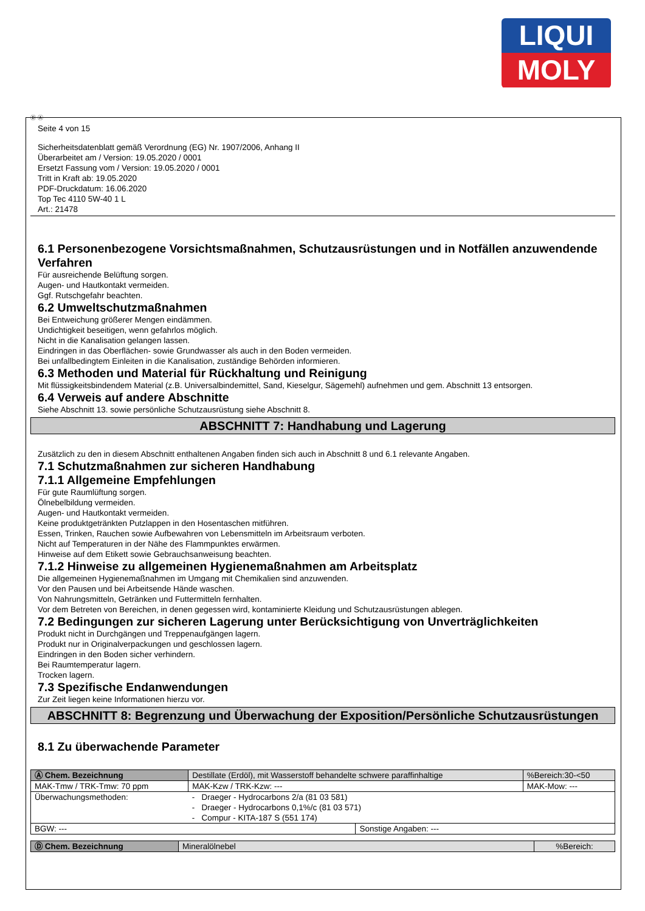LIQUI
MOLY
Ⓓ Ⓐ
Seite 4 von 15
Sicherheitsdatenblatt gemäß Verordnung (EG) Nr. 1907/2006, Anhang II
Überarbeitet am / Version: 19.05.2020 / 0001
Ersetzt Fassung vom / Version: 19.05.2020 / 0001
Tritt in Kraft ab: 19.05.2020
PDF-Druckdatum: 16.06.2020
Top Tec 4110 5W-40 1 L
Art.: 21478
6.1 Personenbezogene Vorsichtsmaßnahmen, Schutzausrüstungen und in Notfällen anzuwendende Verfahren
Für ausreichende Belüftung sorgen.
Augen- und Hautkontakt vermeiden.
Ggf. Rutschgefahr beachten.
6.2 Umweltschutzmaßnahmen
Bei Entweichung größerer Mengen eindämmen.
Undichtigkeit beseitigen, wenn gefahrlos möglich.
Nicht in die Kanalisation gelangen lassen.
Eindringen in das Oberflächen- sowie Grundwasser als auch in den Boden vermeiden.
Bei unfallbedingtem Einleiten in die Kanalisation, zuständige Behörden informieren.
6.3 Methoden und Material für Rückhaltung und Reinigung
Mit flüssigkeitsbindendem Material (z.B. Universalbindemittel, Sand, Kieselgur, Sägemehl) aufnehmen und gem. Abschnitt 13 entsorgen.
6.4 Verweis auf andere Abschnitte
Siehe Abschnitt 13. sowie persönliche Schutzausrüstung siehe Abschnitt 8.
ABSCHNITT 7: Handhabung und Lagerung
Zusätzlich zu den in diesem Abschnitt enthaltenen Angaben finden sich auch in Abschnitt 8 und 6.1 relevante Angaben.
7.1 Schutzmaßnahmen zur sicheren Handhabung
7.1.1 Allgemeine Empfehlungen
Für gute Raumlüftung sorgen.
Ölnebelbildung vermeiden.
Augen- und Hautkontakt vermeiden.
Keine produktgetränkten Putzlappen in den Hosentaschen mitführen.
Essen, Trinken, Rauchen sowie Aufbewahren von Lebensmitteln im Arbeitsraum verboten.
Nicht auf Temperaturen in der Nähe des Flammpunktes erwärmen.
Hinweise auf dem Etikett sowie Gebrauchsanweisung beachten.
7.1.2 Hinweise zu allgemeinen Hygienemaßnahmen am Arbeitsplatz
Die allgemeinen Hygienemaßnahmen im Umgang mit Chemikalien sind anzuwenden.
Vor den Pausen und bei Arbeitsende Hände waschen.
Von Nahrungsmitteln, Getränken und Futtermitteln fernhalten.
Vor dem Betreten von Bereichen, in denen gegessen wird, kontaminierte Kleidung und Schutzausrüstungen ablegen.
7.2 Bedingungen zur sicheren Lagerung unter Berücksichtigung von Unverträglichkeiten
Produkt nicht in Durchgängen und Treppenaufgängen lagern.
Produkt nur in Originalverpackungen und geschlossen lagern.
Eindringen in den Boden sicher verhindern.
Bei Raumtemperatur lagern.
Trocken lagern.
7.3 Spezifische Endanwendungen
Zur Zeit liegen keine Informationen hierzu vor.
ABSCHNITT 8: Begrenzung und Überwachung der Exposition/Persönliche Schutzausrüstungen
8.1 Zu überwachende Parameter
| Ⓐ Chem. Bezeichnung | Destillate (Erdöl), mit Wasserstoff behandelte schwere paraffinhaltige | | | %Bereich:30-<50 |
| MAK-Tmw / TRK-Tmw: 70 ppm | | MAK-Kzw / TRK-Kzw: --- | | MAK-Mow: --- |
| Überwachungsmethoden: | - Draeger - Hydrocarbons 2/a (81 03 581) - Draeger - Hydrocarbons 0,1%/c (81 03 571) - Compur - KITA-187 S (551 174) | | | |
| BGW: --- | | | Sonstige Angaben: --- | |
| Ⓓ Chem. Bezeichnung | Mineralölnebel | %Bereich: |